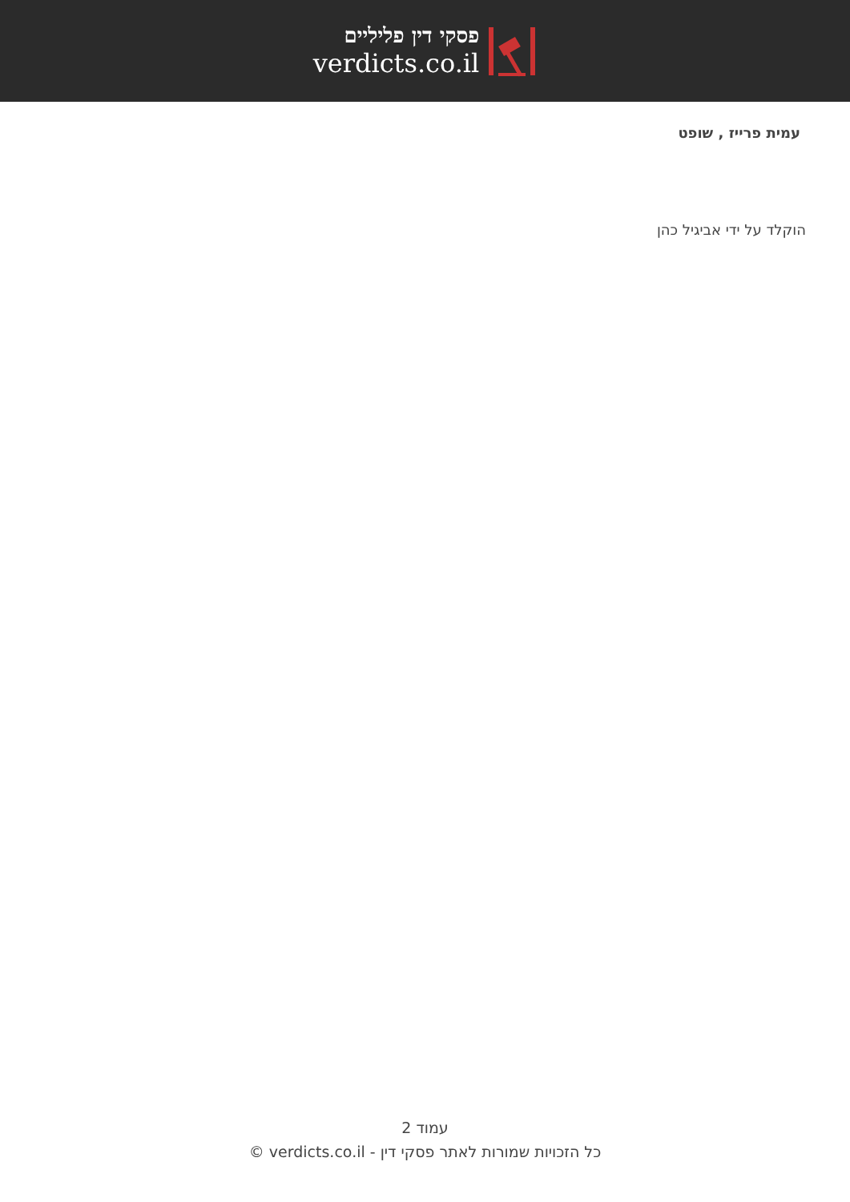פסקי דין פליליים
verdicts.co.il
עמית פרייז , שופט
הוקלד על ידי אביגיל כהן
עמוד 2
כל הזכויות שמורות לאתר פסקי דין - verdicts.co.il ©